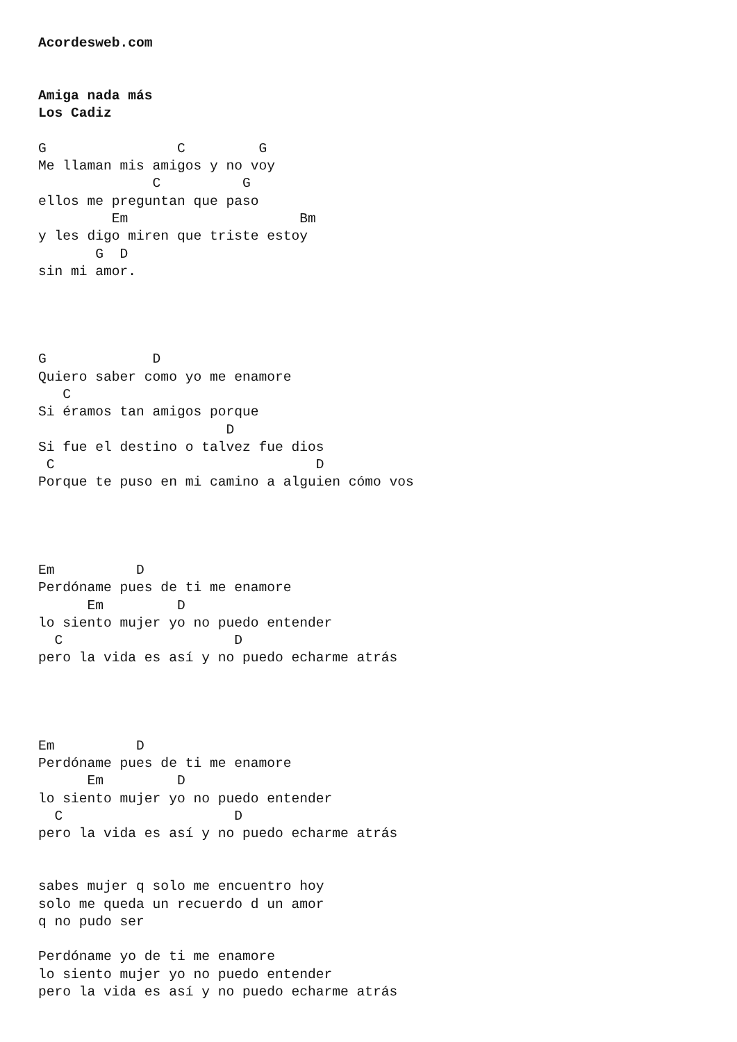Acordesweb.com


Amiga nada más
Los Cadiz

G                C         G
Me llaman mis amigos y no voy
              C          G
ellos me preguntan que paso
         Em                     Bm
y les digo miren que triste estoy
       G  D
sin mi amor.




G             D
Quiero saber como yo me enamore
   C
Si éramos tan amigos porque
                       D
Si fue el destino o talvez fue dios
 C                                D
Porque te puso en mi camino a alguien cómo vos




Em          D
Perdóname pues de ti me enamore
      Em         D
lo siento mujer yo no puedo entender
  C                     D
pero la vida es así y no puedo echarme atrás




Em          D
Perdóname pues de ti me enamore
      Em         D
lo siento mujer yo no puedo entender
  C                     D
pero la vida es así y no puedo echarme atrás


sabes mujer q solo me encuentro hoy
solo me queda un recuerdo d un amor
q no pudo ser

Perdóname yo de ti me enamore
lo siento mujer yo no puedo entender
pero la vida es así y no puedo echarme atrás